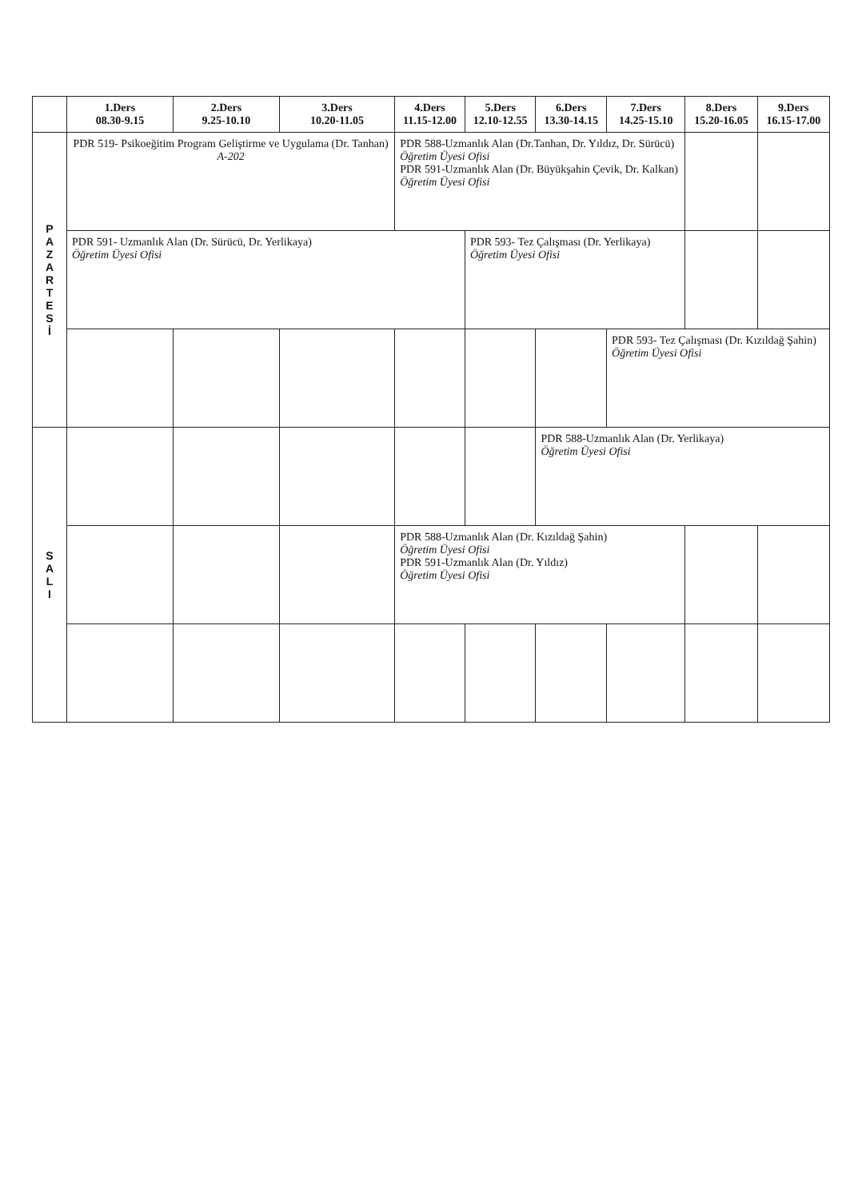| | 1.Ders 08.30-9.15 | 2.Ders 9.25-10.10 | 3.Ders 10.20-11.05 | 4.Ders 11.15-12.00 | 5.Ders 12.10-12.55 | 6.Ders 13.30-14.15 | 7.Ders 14.25-15.10 | 8.Ders 15.20-16.05 | 9.Ders 16.15-17.00 |
| --- | --- | --- | --- | --- | --- | --- | --- | --- | --- |
| P A Z A R T E S İ | PDR 519- Psikoeğitim Program Geliştirme ve Uygulama (Dr. Tanhan) A-202 | | | PDR 588-Uzmanlık Alan (Dr.Tanhan, Dr. Yıldız, Dr. Sürücü) Öğretim Üyesi Ofisi PDR 591-Uzmanlık Alan (Dr. Büyükşahin Çevik, Dr. Kalkan) Öğretim Üyesi Ofisi | | | | | |
| | PDR 591- Uzmanlık Alan (Dr. Sürücü, Dr. Yerlikaya) Öğretim Üyesi Ofisi | | | | PDR 593- Tez Çalışması (Dr. Yerlikaya) Öğretim Üyesi Ofisi | | | | |
| | | | | | | | PDR 593- Tez Çalışması (Dr. Kızıldağ Şahin) Öğretim Üyesi Ofisi | | |
| S A L I | | | | | | PDR 588-Uzmanlık Alan (Dr. Yerlikaya) Öğretim Üyesi Ofisi | | | |
| | | | | PDR 588-Uzmanlık Alan (Dr. Kızıldağ Şahin) Öğretim Üyesi Ofisi PDR 591-Uzmanlık Alan (Dr. Yıldız) Öğretim Üyesi Ofisi | | | | | |